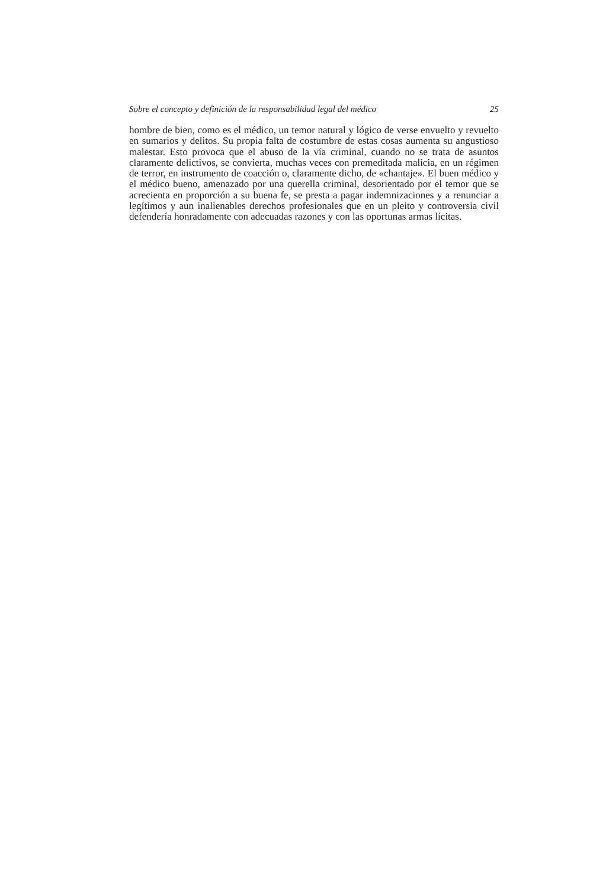Sobre el concepto y definición de la responsabilidad legal del médico 25
hombre de bien, como es el médico, un temor natural y lógico de verse envuelto y revuelto en sumarios y delitos. Su propia falta de costumbre de estas cosas aumenta su angustioso malestar. Esto provoca que el abuso de la vía criminal, cuando no se trata de asuntos claramente delictivos, se convierta, muchas veces con premeditada malicia, en un régimen de terror, en instrumento de coacción o, claramente dicho, de «chantaje». El buen médico y el médico bueno, amenazado por una querella criminal, desorientado por el temor que se acrecienta en proporción a su buena fe, se presta a pagar indemnizaciones y a renunciar a legítimos y aun inalienables derechos profesionales que en un pleito y controversia civil defendería honradamente con adecuadas razones y con las oportunas armas lícitas.